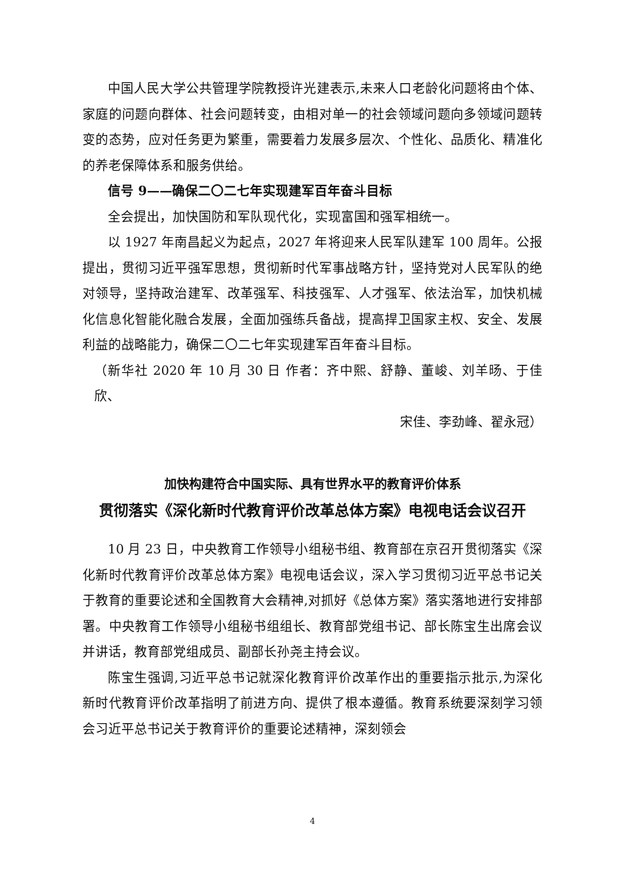中国人民大学公共管理学院教授许光建表示,未来人口老龄化问题将由个体、家庭的问题向群体、社会问题转变，由相对单一的社会领域问题向多领域问题转变的态势，应对任务更为繁重，需要着力发展多层次、个性化、品质化、精准化的养老保障体系和服务供给。
信号 9——确保二〇二七年实现建军百年奋斗目标
全会提出，加快国防和军队现代化，实现富国和强军相统一。
以 1927 年南昌起义为起点，2027 年将迎来人民军队建军 100 周年。公报提出，贯彻习近平强军思想，贯彻新时代军事战略方针，坚持党对人民军队的绝对领导，坚持政治建军、改革强军、科技强军、人才强军、依法治军，加快机械化信息化智能化融合发展，全面加强练兵备战，提高捍卫国家主权、安全、发展利益的战略能力，确保二〇二七年实现建军百年奋斗目标。
（新华社 2020 年 10 月 30 日 作者：齐中熙、舒静、董峻、刘羊旸、于佳欣、
宋佳、李劲峰、翟永冠）
加快构建符合中国实际、具有世界水平的教育评价体系
贯彻落实《深化新时代教育评价改革总体方案》电视电话会议召开
10 月 23 日，中央教育工作领导小组秘书组、教育部在京召开贯彻落实《深化新时代教育评价改革总体方案》电视电话会议，深入学习贯彻习近平总书记关于教育的重要论述和全国教育大会精神,对抓好《总体方案》落实落地进行安排部署。中央教育工作领导小组秘书组组长、教育部党组书记、部长陈宝生出席会议并讲话，教育部党组成员、副部长孙尧主持会议。
陈宝生强调,习近平总书记就深化教育评价改革作出的重要指示批示,为深化新时代教育评价改革指明了前进方向、提供了根本遵循。教育系统要深刻学习领会习近平总书记关于教育评价的重要论述精神，深刻领会
4